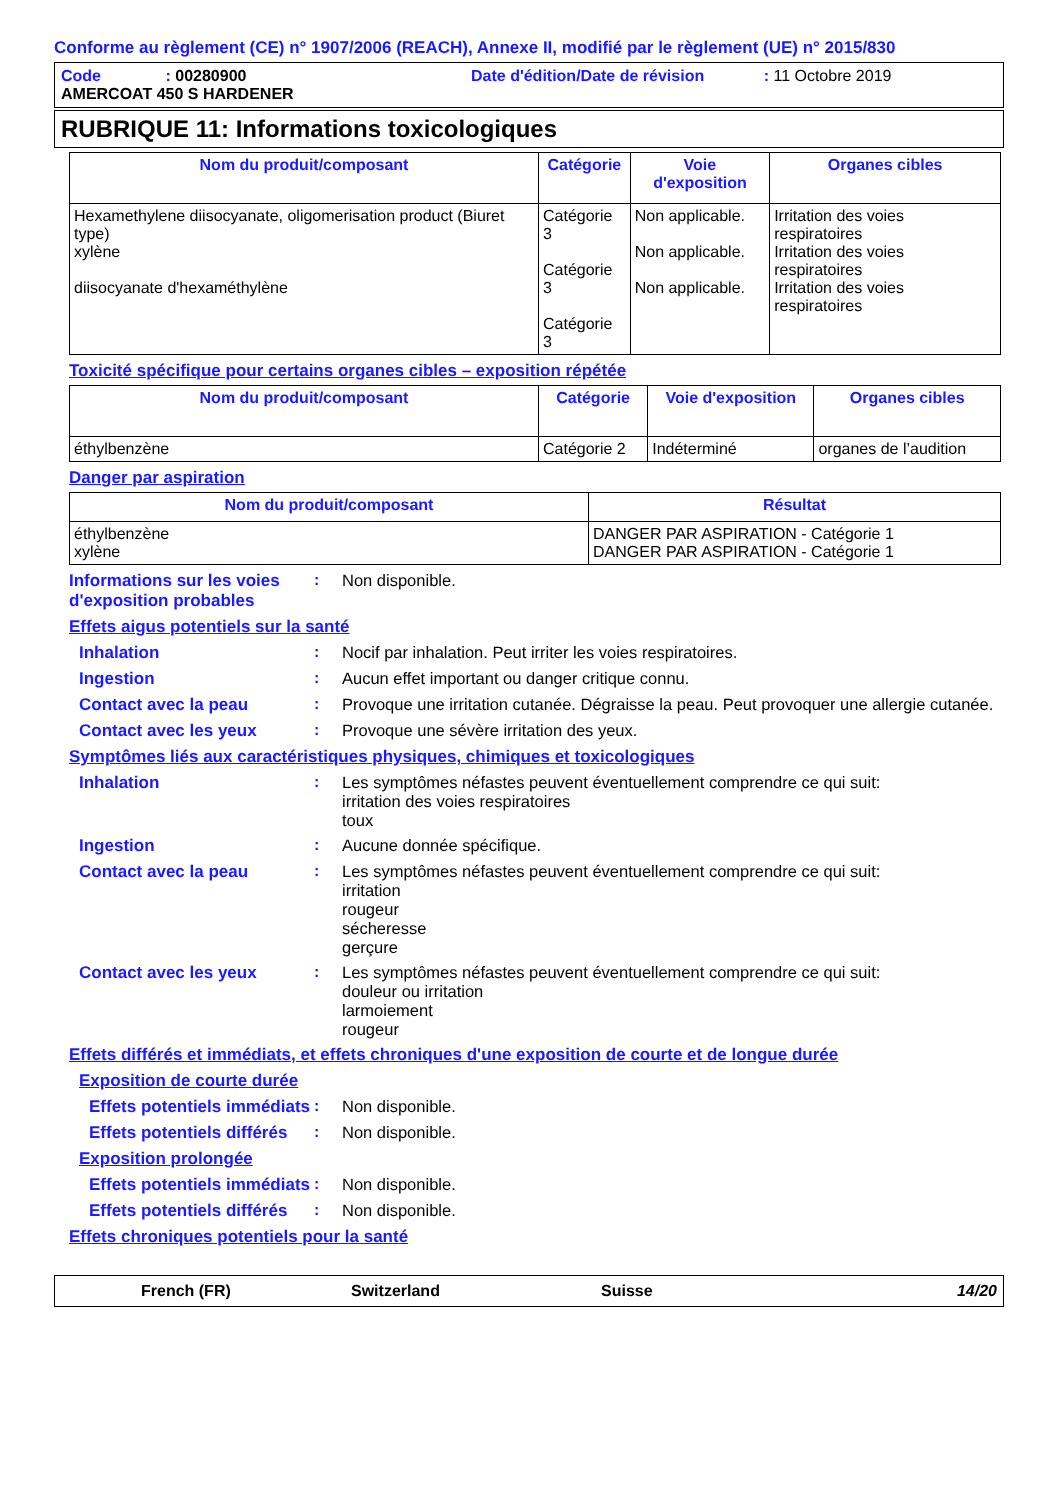Conforme au règlement (CE) n° 1907/2006 (REACH), Annexe II, modifié par le règlement (UE) n° 2015/830
Code : 00280900 Date d'édition/Date de révision : 11 Octobre 2019
AMERCOAT 450 S HARDENER
RUBRIQUE 11: Informations toxicologiques
| Nom du produit/composant | Catégorie | Voie d'exposition | Organes cibles |
| --- | --- | --- | --- |
| Hexamethylene diisocyanate, oligomerisation product (Biuret type) xylène diisocyanate d'hexaméthylène | Catégorie 3 Catégorie 3 Catégorie 3 | Non applicable. Non applicable. Non applicable. | Irritation des voies respiratoires Irritation des voies respiratoires Irritation des voies respiratoires |
Toxicité spécifique pour certains organes cibles – exposition répétée
| Nom du produit/composant | Catégorie | Voie d'exposition | Organes cibles |
| --- | --- | --- | --- |
| éthylbenzène | Catégorie 2 | Indéterminé | organes de l’audition |
Danger par aspiration
| Nom du produit/composant | Résultat |
| --- | --- |
| éthylbenzène xylène | DANGER PAR ASPIRATION - Catégorie 1 DANGER PAR ASPIRATION - Catégorie 1 |
Informations sur les voies d'exposition probables
: Non disponible.
Effets aigus potentiels sur la santé
Inhalation : Nocif par inhalation. Peut irriter les voies respiratoires.
Ingestion : Aucun effet important ou danger critique connu.
Contact avec la peau : Provoque une irritation cutanée. Dégraisse la peau. Peut provoquer une allergie cutanée.
Contact avec les yeux : Provoque une sévère irritation des yeux.
Symptômes liés aux caractéristiques physiques, chimiques et toxicologiques
Inhalation : Les symptômes néfastes peuvent éventuellement comprendre ce qui suit:
irritation des voies respiratoires
toux
Ingestion : Aucune donnée spécifique.
Contact avec la peau : Les symptômes néfastes peuvent éventuellement comprendre ce qui suit:
irritation
rougeur
sécheresse
gerçure
Contact avec les yeux : Les symptômes néfastes peuvent éventuellement comprendre ce qui suit:
douleur ou irritation
larmoiement
rougeur
Effets différés et immédiats, et effets chroniques d'une exposition de courte et de longue durée
Exposition de courte durée
Effets potentiels immédiats
: Non disponible.
Effets potentiels différés
: Non disponible.
Exposition prolongée
Effets potentiels immédiats
: Non disponible.
Effets potentiels différés
: Non disponible.
Effets chroniques potentiels pour la santé
French (FR) Switzerland Suisse 14/20